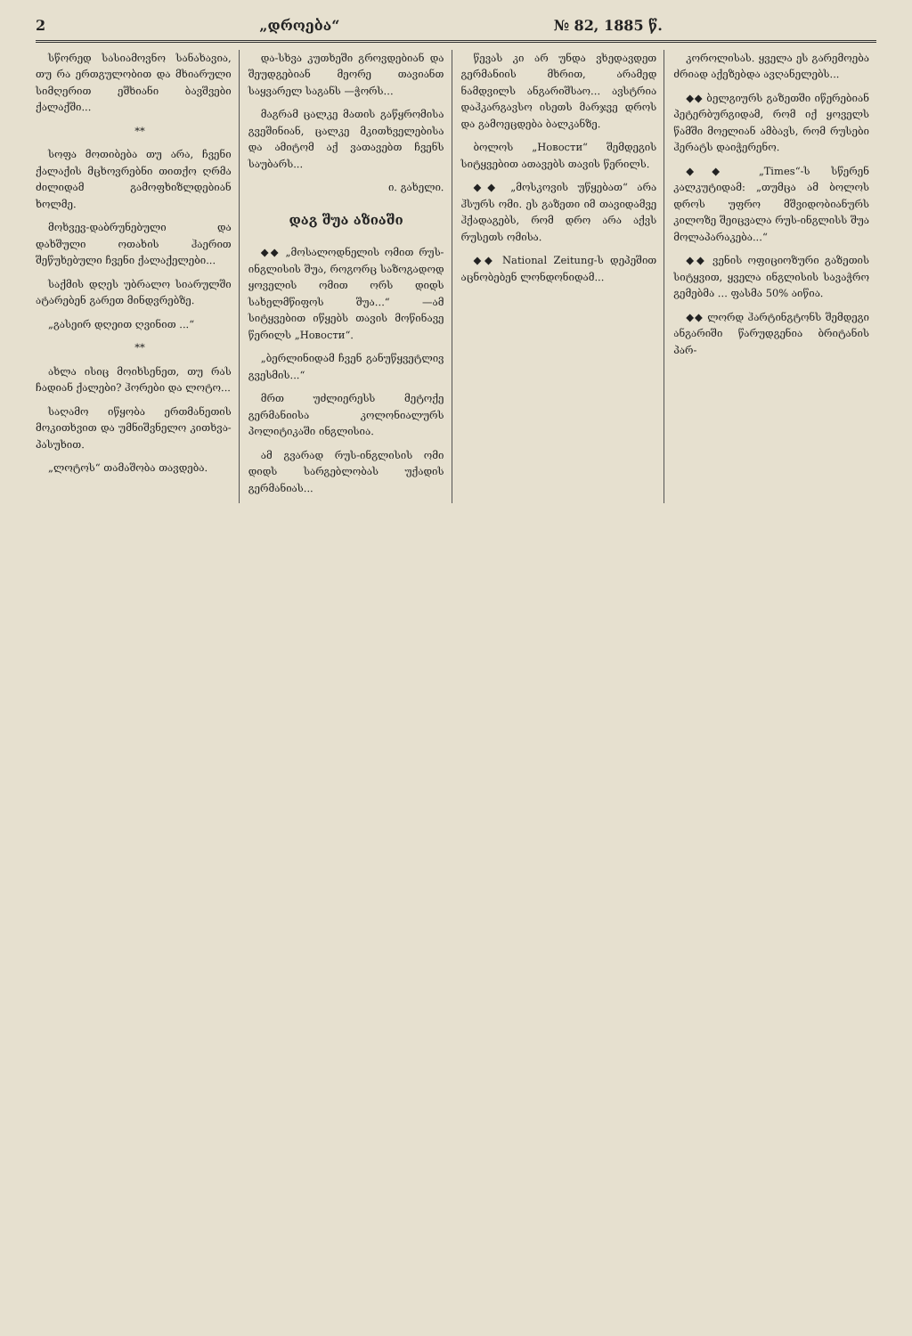2 „დროება“№ 82, 1885 წ.
სწორედ სასიამოვნო სანახავია, თუ რა ერთგულობით და მხიარული სიმღერით ეშხიანი ბავშვები ქალაქში...
**
სოფა მოთიბება თუ არა, ჩვენი ქალაქის მცხოვრებნი თითქო ღრმა ძილიდამ გამოფხიზლდებიან ხოლმე.
მოხვევ-დაბრუნებული და დახშული ოთახის ჰაერით შეწუხებული ჩვენი ქალაქელები...
საქმის დღეს უბრალო სიარულში ატარებენ გარეთ მინდვრებზე.
„გასეირ დღეით ღვინით ...“
**
ახლა ისიც მოიხსენეთ, თუ რას ჩადიან ქალები? ჰორები და ლოტო...
საღამო იწყობა ერთმანეთის მოკითხვით და უმნიშვნელო კითხვა-პასუხით.
„ლოტოს“ თამაშობა თავდება.
და-სხვა კუთხეში გროვდებიან და შეუდგებიან მეორე თავიანთ საყვარელ საგანს —ჭორს...
მაგრამ ცალკე მათის გაწყრომისა გვეშინიან, ცალკე მკითხველებისა და ამიტომ აქ ვათავებთ ჩვენს საუბარს...
ი. გახელი.
დაგ შუა აზიაში
◆◆ „მოსალოდნელის ომით რუს-ინგლისის შუა, როგორც საზოგადოდ ყოველის ომით ორს დიდს სახელმწიფოს შუა...“ —ამ სიტყვებით იწყებს თავის მოწინავე წერილს „Новости“.
„ბერლინიდამ ჩვენ განუწყვეტლივ გვესმის...“
მრთ უძლიერესს მეტოქე გერმანიისა კოლონიალურს პოლიტიკაში ინგლისია.
ამ გვარად რუს-ინგლისის ომი დიდს სარგებლობას უქადის გერმანიას...
წევას კი არ უნდა ვხედავდეთ გერმანიის მხრით, არამედ ნამდვილს ანგარიშსაო... ავსტრია დაჰკარგავსო ისეთს მარჯვე დროს და გამოეცდება ბალკანზე.
ბოლოს „Новости“ შემდეგის სიტყვებით ათავებს თავის წერილს.
◆◆ „მოსკოვის უწყებათ“ არა ჰსურს ომი. ეს გაზეთი იმ თავიდამვე ჰქადაგებს, რომ დრო არა აქვს რუსეთს ომისა.
◆◆ National Zeitung-ს დეპეშით აცნობებენ ლონდონიდამ...
კოროლისას. ყველა ეს გარემოება ძრიად აქეზებდა ავღანელებს...
◆◆ ბელგიურს გაზეთში იწერებიან პეტერბურგიდამ, რომ იქ ყოველს წამში მოელიან ამბავს, რომ რუსები ჰერატს დაიჭერენო.
◆◆ „Times“-ს სწერენ კალკუტიდამ: „თუმცა ამ ბოლოს დროს უფრო მშვიდობიანურს კილოზე შეიცვალა რუს-ინგლისს შუა მოლაპარაკება...“
◆◆ ვენის ოფიციოზური გაზეთის სიტყვით, ყველა ინგლისის სავაჭრო გემებმა ... ფასმა 50% აიწია.
◆◆ ლორდ ჰარტინგტონს შემდეგი ანგარიში წარუდგენია ბრიტანის პარ-